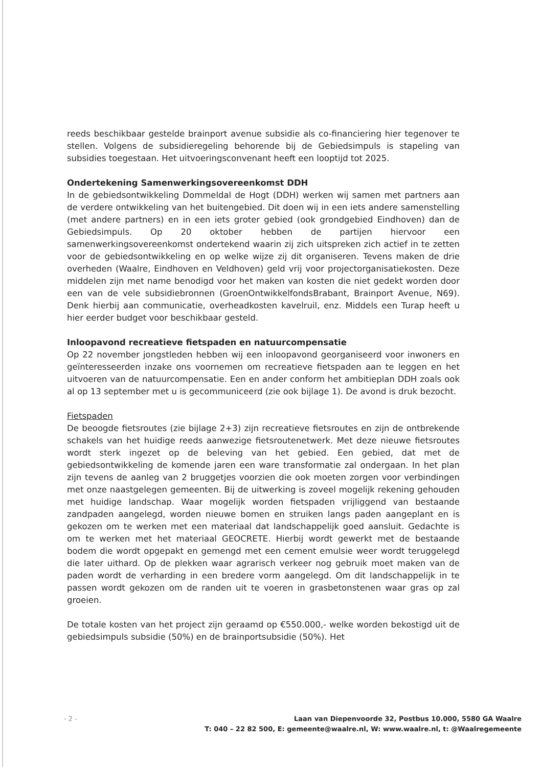reeds beschikbaar gestelde brainport avenue subsidie als co-financiering hier tegenover te stellen. Volgens de subsidieregeling behorende bij de Gebiedsimpuls is stapeling van subsidies toegestaan. Het uitvoeringsconvenant heeft een looptijd tot 2025.
Ondertekening Samenwerkingsovereenkomst DDH
In de gebiedsontwikkeling Dommeldal de Hogt (DDH) werken wij samen met partners aan de verdere ontwikkeling van het buitengebied. Dit doen wij in een iets andere samenstelling (met andere partners) en in een iets groter gebied (ook grondgebied Eindhoven) dan de Gebiedsimpuls. Op 20 oktober hebben de partijen hiervoor een samenwerkingsovereenkomst ondertekend waarin zij zich uitspreken zich actief in te zetten voor de gebiedsontwikkeling en op welke wijze zij dit organiseren. Tevens maken de drie overheden (Waalre, Eindhoven en Veldhoven) geld vrij voor projectorganisatiekosten. Deze middelen zijn met name benodigd voor het maken van kosten die niet gedekt worden door een van de vele subsidiebronnen (GroenOntwikkelfondsBrabant, Brainport Avenue, N69). Denk hierbij aan communicatie, overheadkosten kavelruil, enz. Middels een Turap heeft u hier eerder budget voor beschikbaar gesteld.
Inloopavond recreatieve fietspaden en natuurcompensatie
Op 22 november jongstleden hebben wij een inloopavond georganiseerd voor inwoners en geïnteresseerden inzake ons voornemen om recreatieve fietspaden aan te leggen en het uitvoeren van de natuurcompensatie. Een en ander conform het ambitieplan DDH zoals ook al op 13 september met u is gecommuniceerd (zie ook bijlage 1). De avond is druk bezocht.
Fietspaden
De beoogde fietsroutes (zie bijlage 2+3) zijn recreatieve fietsroutes en zijn de ontbrekende schakels van het huidige reeds aanwezige fietsroutenetwerk. Met deze nieuwe fietsroutes wordt sterk ingezet op de beleving van het gebied. Een gebied, dat met de gebiedsontwikkeling de komende jaren een ware transformatie zal ondergaan. In het plan zijn tevens de aanleg van 2 bruggetjes voorzien die ook moeten zorgen voor verbindingen met onze naastgelegen gemeenten. Bij de uitwerking is zoveel mogelijk rekening gehouden met huidige landschap. Waar mogelijk worden fietspaden vrijliggend van bestaande zandpaden aangelegd, worden nieuwe bomen en struiken langs paden aangeplant en is gekozen om te werken met een materiaal dat landschappelijk goed aansluit. Gedachte is om te werken met het materiaal GEOCRETE. Hierbij wordt gewerkt met de bestaande bodem die wordt opgepakt en gemengd met een cement emulsie weer wordt teruggelegd die later uithard. Op de plekken waar agrarisch verkeer nog gebruik moet maken van de paden wordt de verharding in een bredere vorm aangelegd. Om dit landschappelijk in te passen wordt gekozen om de randen uit te voeren in grasbetonstenen waar gras op zal groeien.
De totale kosten van het project zijn geraamd op €550.000,- welke worden bekostigd uit de gebiedsimpuls subsidie (50%) en de brainportsubsidie (50%). Het
- 2 -
Laan van Diepenvoorde 32, Postbus 10.000, 5580 GA Waalre
T: 040 – 22 82 500, E: gemeente@waalre.nl, W: www.waalre.nl, t: @Waalregemeente